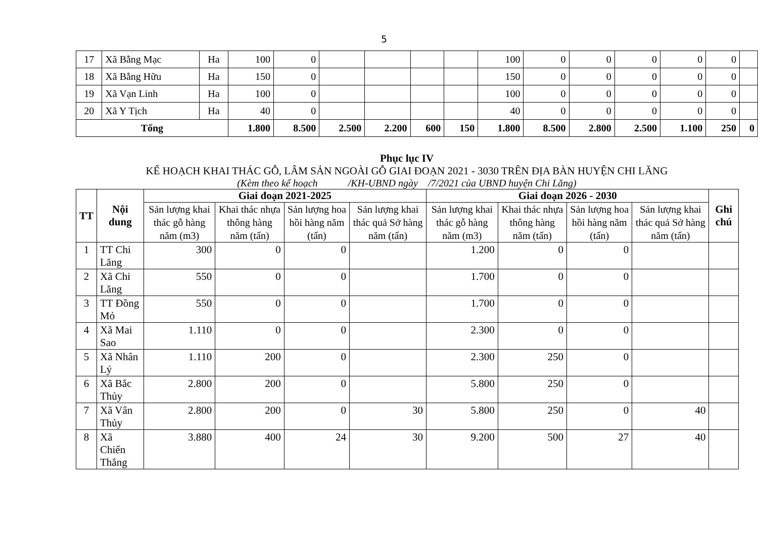5
| 17 | Xã Bằng Mạc | Ha | 100 | 0 | | | | | 100 | 0 | 0 | 0 | 0 | 0 | |
| 18 | Xã Bằng Hữu | Ha | 150 | 0 | | | | | 150 | 0 | 0 | 0 | 0 | 0 | |
| 19 | Xã Vạn Linh | Ha | 100 | 0 | | | | | 100 | 0 | 0 | 0 | 0 | 0 | |
| 20 | Xã Y Tịch | Ha | 40 | 0 | | | | | 40 | 0 | 0 | 0 | 0 | 0 | |
| Tổng | | | 1.800 | 8.500 | 2.500 | 2.200 | 600 | 150 | 1.800 | 8.500 | 2.800 | 2.500 | 1.100 | 250 | 0 |
Phục lục IV
KẾ HOẠCH KHAI THÁC GỖ, LÂM SẢN NGOÀI GỖ GIAI ĐOẠN 2021 - 3030 TRÊN ĐỊA BÀN HUYỆN CHI LĂNG
(Kèm theo kế hoạch /KH-UBND ngày /7/2021 của UBND huyện Chi Lăng)
| TT | Nội dung | Giai đoạn 2021-2025 | | | | Giai đoạn 2026 - 2030 | | | | Ghi chú |
| --- | --- | --- | --- | --- | --- | --- | --- | --- | --- | --- |
| | | Sản lượng khai thác gỗ hàng năm (m3) | Khai thác nhựa thông hàng năm (tấn) | Sản lượng hoa hồi hàng năm (tấn) | Sản lượng khai thác quả Sở hàng năm (tấn) | Sản lượng khai thác gỗ hàng năm (m3) | Khai thác nhựa thông hàng năm (tấn) | Sản lượng hoa hồi hàng năm (tấn) | Sản lượng khai thác quả Sở hàng năm (tấn) | |
| 1 | TT Chi Lăng | 300 | 0 | 0 | | 1.200 | 0 | 0 | | |
| 2 | Xã Chi Lăng | 550 | 0 | 0 | | 1.700 | 0 | 0 | | |
| 3 | TT Đồng Mỏ | 550 | 0 | 0 | | 1.700 | 0 | 0 | | |
| 4 | Xã Mai Sao | 1.110 | 0 | 0 | | 2.300 | 0 | 0 | | |
| 5 | Xã Nhân Lý | 1.110 | 200 | 0 | | 2.300 | 250 | 0 | | |
| 6 | Xã Bắc Thủy | 2.800 | 200 | 0 | | 5.800 | 250 | 0 | | |
| 7 | Xã Vân Thủy | 2.800 | 200 | 0 | 30 | 5.800 | 250 | 0 | 40 | |
| 8 | Xã Chiến Thắng | 3.880 | 400 | 24 | 30 | 9.200 | 500 | 27 | 40 | |